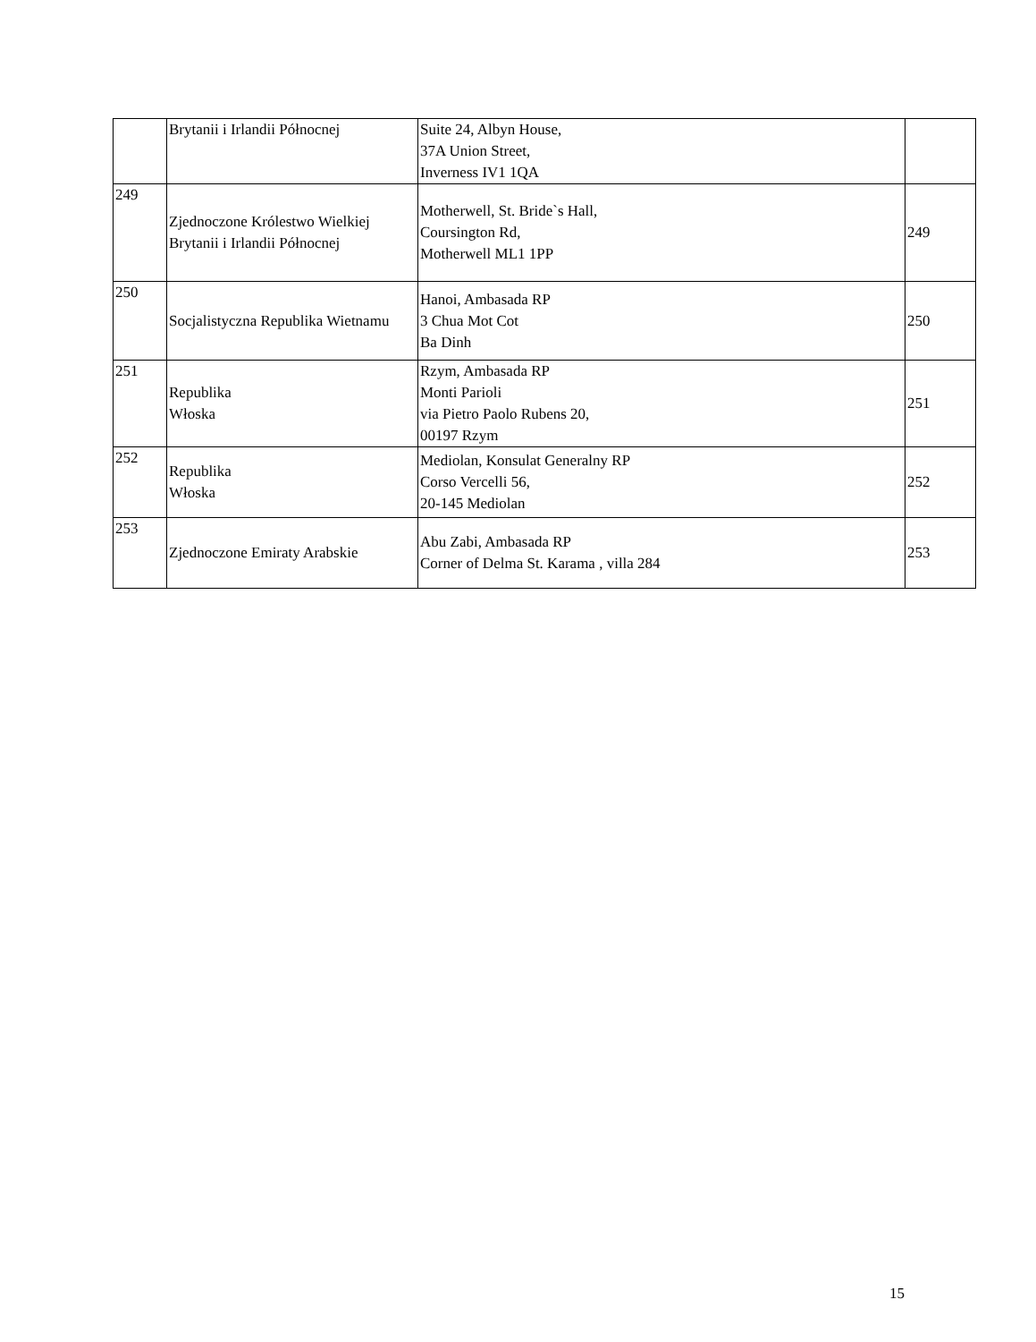| | Brytanii i Irlandii Północnej | Suite 24, Albyn House, 37A Union Street, Inverness IV1 1QA | |
| 249 | Zjednoczone Królestwo Wielkiej Brytanii i Irlandii Północnej | Motherwell, St. Bride`s Hall, Coursington Rd, Motherwell ML1 1PP | 249 |
| 250 | Socjalistyczna Republika Wietnamu | Hanoi, Ambasada RP 3 Chua Mot Cot Ba Dinh | 250 |
| 251 | Republika Włoska | Rzym, Ambasada RP Monti Parioli via Pietro Paolo Rubens 20, 00197 Rzym | 251 |
| 252 | Republika Włoska | Mediolan, Konsulat Generalny RP Corso Vercelli 56, 20-145 Mediolan | 252 |
| 253 | Zjednoczone Emiraty Arabskie | Abu Zabi, Ambasada RP Corner of Delma St. Karama , villa 284 | 253 |
15